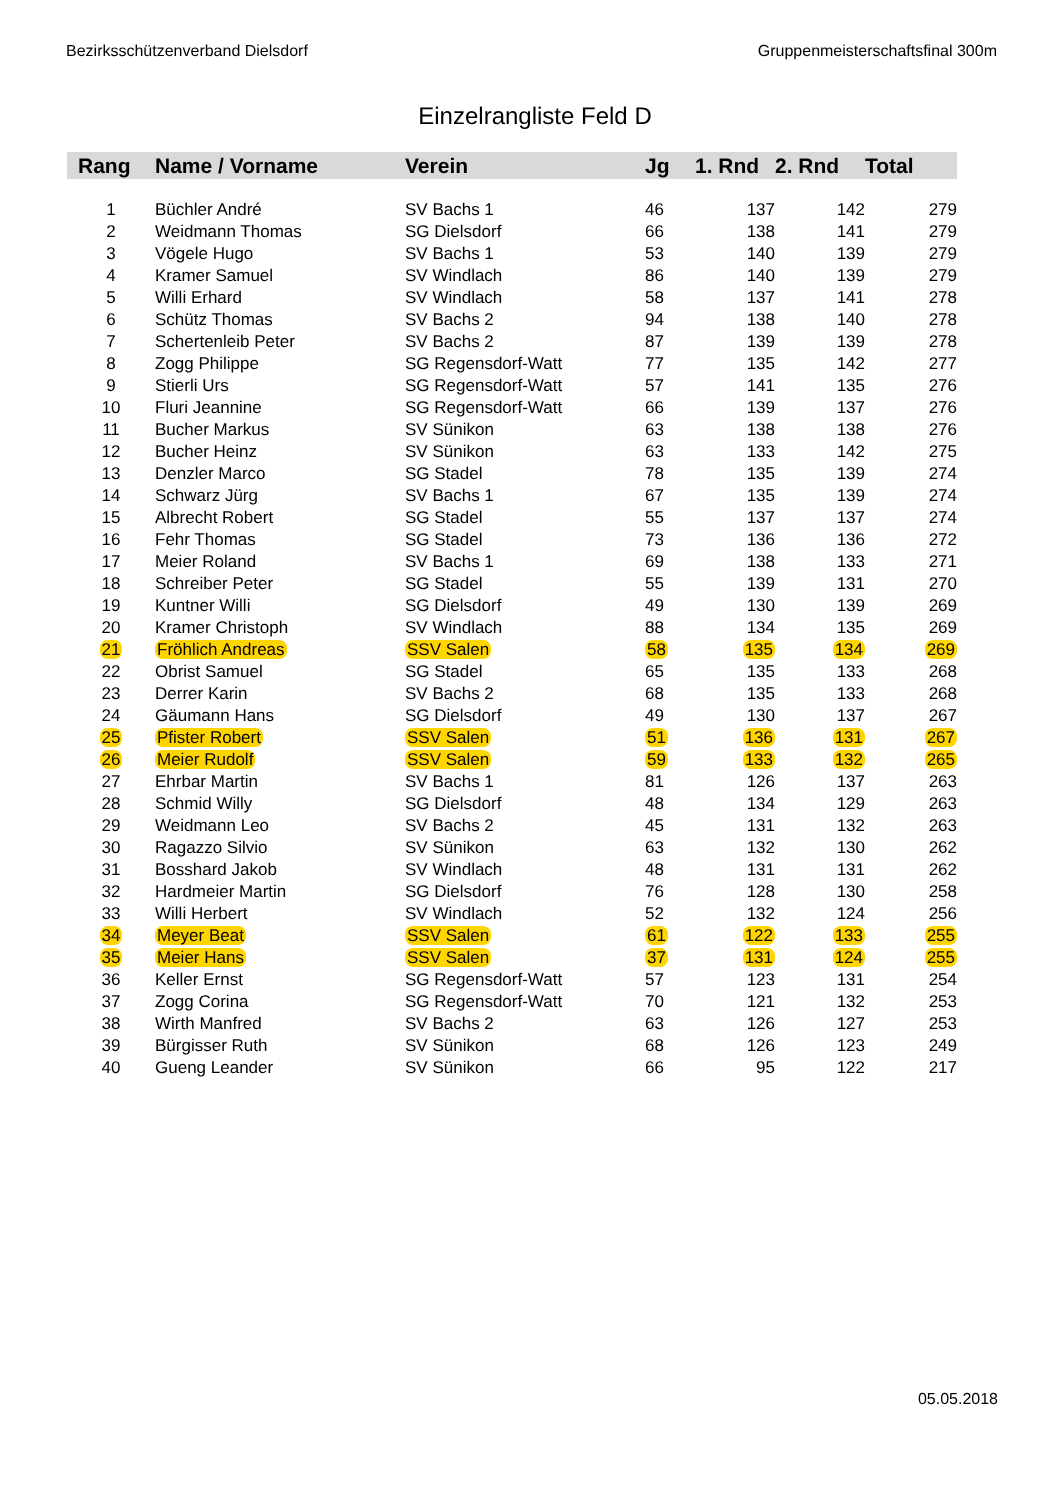Bezirksschützenverband Dielsdorf Gruppenmeisterschaftsfinal 300m
Einzelrangliste Feld D
| Rang | Name / Vorname | Verein | Jg | 1. Rnd | 2. Rnd | Total |
| --- | --- | --- | --- | --- | --- | --- |
| 1 | Büchler André | SV Bachs 1 | 46 | 137 | 142 | 279 |
| 2 | Weidmann Thomas | SG Dielsdorf | 66 | 138 | 141 | 279 |
| 3 | Vögele Hugo | SV Bachs 1 | 53 | 140 | 139 | 279 |
| 4 | Kramer Samuel | SV Windlach | 86 | 140 | 139 | 279 |
| 5 | Willi Erhard | SV Windlach | 58 | 137 | 141 | 278 |
| 6 | Schütz Thomas | SV Bachs 2 | 94 | 138 | 140 | 278 |
| 7 | Schertenleib Peter | SV Bachs 2 | 87 | 139 | 139 | 278 |
| 8 | Zogg Philippe | SG Regensdorf-Watt | 77 | 135 | 142 | 277 |
| 9 | Stierli Urs | SG Regensdorf-Watt | 57 | 141 | 135 | 276 |
| 10 | Fluri Jeannine | SG Regensdorf-Watt | 66 | 139 | 137 | 276 |
| 11 | Bucher Markus | SV Sünikon | 63 | 138 | 138 | 276 |
| 12 | Bucher Heinz | SV Sünikon | 63 | 133 | 142 | 275 |
| 13 | Denzler Marco | SG Stadel | 78 | 135 | 139 | 274 |
| 14 | Schwarz Jürg | SV Bachs 1 | 67 | 135 | 139 | 274 |
| 15 | Albrecht Robert | SG Stadel | 55 | 137 | 137 | 274 |
| 16 | Fehr Thomas | SG Stadel | 73 | 136 | 136 | 272 |
| 17 | Meier Roland | SV Bachs 1 | 69 | 138 | 133 | 271 |
| 18 | Schreiber Peter | SG Stadel | 55 | 139 | 131 | 270 |
| 19 | Kuntner Willi | SG Dielsdorf | 49 | 130 | 139 | 269 |
| 20 | Kramer Christoph | SV Windlach | 88 | 134 | 135 | 269 |
| 21 | Fröhlich Andreas | SSV Salen | 58 | 135 | 134 | 269 |
| 22 | Obrist Samuel | SG Stadel | 65 | 135 | 133 | 268 |
| 23 | Derrer Karin | SV Bachs 2 | 68 | 135 | 133 | 268 |
| 24 | Gäumann Hans | SG Dielsdorf | 49 | 130 | 137 | 267 |
| 25 | Pfister Robert | SSV Salen | 51 | 136 | 131 | 267 |
| 26 | Meier Rudolf | SSV Salen | 59 | 133 | 132 | 265 |
| 27 | Ehrbar Martin | SV Bachs 1 | 81 | 126 | 137 | 263 |
| 28 | Schmid Willy | SG Dielsdorf | 48 | 134 | 129 | 263 |
| 29 | Weidmann Leo | SV Bachs 2 | 45 | 131 | 132 | 263 |
| 30 | Ragazzo Silvio | SV Sünikon | 63 | 132 | 130 | 262 |
| 31 | Bosshard Jakob | SV Windlach | 48 | 131 | 131 | 262 |
| 32 | Hardmeier Martin | SG Dielsdorf | 76 | 128 | 130 | 258 |
| 33 | Willi Herbert | SV Windlach | 52 | 132 | 124 | 256 |
| 34 | Meyer Beat | SSV Salen | 61 | 122 | 133 | 255 |
| 35 | Meier Hans | SSV Salen | 37 | 131 | 124 | 255 |
| 36 | Keller Ernst | SG Regensdorf-Watt | 57 | 123 | 131 | 254 |
| 37 | Zogg Corina | SG Regensdorf-Watt | 70 | 121 | 132 | 253 |
| 38 | Wirth Manfred | SV Bachs 2 | 63 | 126 | 127 | 253 |
| 39 | Bürgisser Ruth | SV Sünikon | 68 | 126 | 123 | 249 |
| 40 | Gueng Leander | SV Sünikon | 66 | 95 | 122 | 217 |
05.05.2018